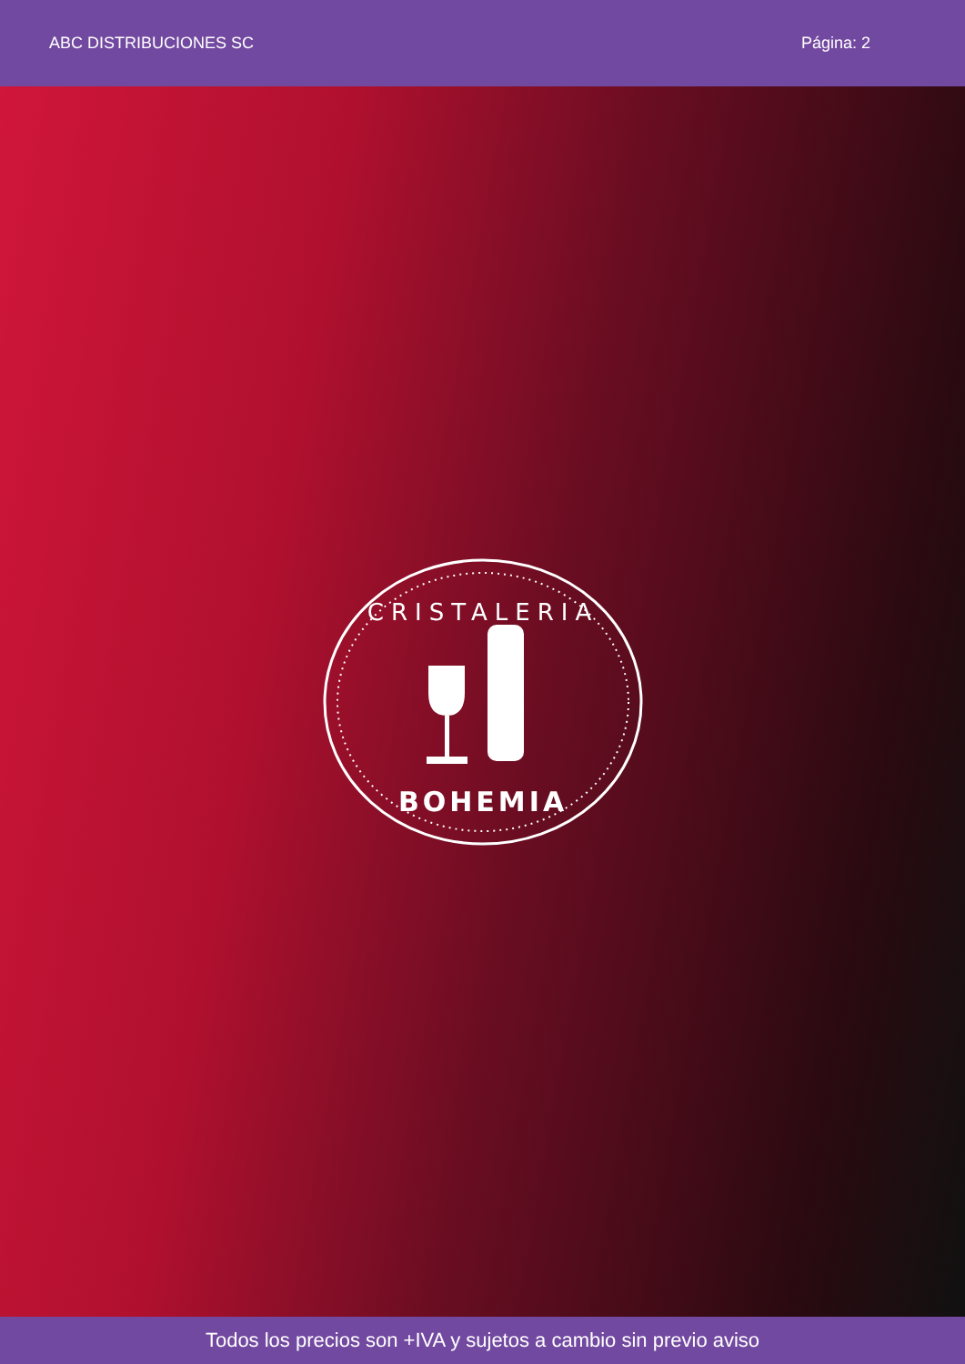ABC DISTRIBUCIONES SC Página: 2
CRISTALERIA
BOHEMIA
Todos los precios son +IVA y sujetos a cambio sin previo aviso